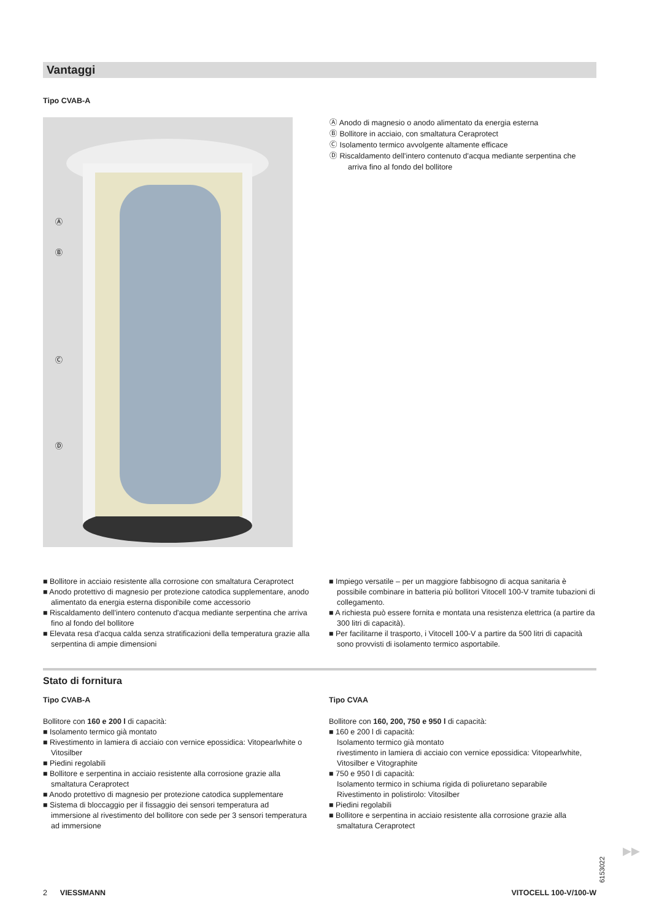Vantaggi
Tipo CVAB-A
Ⓐ
Ⓑ
Ⓒ
Ⓓ
Ⓐ Anodo di magnesio o anodo alimentato da energia esterna
Ⓑ Bollitore in acciaio, con smaltatura Ceraprotect
Ⓒ Isolamento termico avvolgente altamente efficace
Ⓓ Riscaldamento dell'intero contenuto d'acqua mediante serpentina che arriva fino al fondo del bollitore
■ Bollitore in acciaio resistente alla corrosione con smaltatura Ceraprotect
■ Anodo protettivo di magnesio per protezione catodica supplementare, anodo alimentato da energia esterna disponibile come accessorio
■ Riscaldamento dell'intero contenuto d'acqua mediante serpentina che arriva fino al fondo del bollitore
■ Elevata resa d'acqua calda senza stratificazioni della temperatura grazie alla serpentina di ampie dimensioni
■ Impiego versatile – per un maggiore fabbisogno di acqua sanitaria è possibile combinare in batteria più bollitori Vitocell 100-V tramite tubazioni di collegamento.
■ A richiesta può essere fornita e montata una resistenza elettrica (a partire da 300 litri di capacità).
■ Per facilitarne il trasporto, i Vitocell 100-V a partire da 500 litri di capacità sono provvisti di isolamento termico asportabile.
Stato di fornitura
Tipo CVAB-A
Bollitore con 160 e 200 l di capacità:
■ Isolamento termico già montato
■ Rivestimento in lamiera di acciaio con vernice epossidica: Vitopearlwhite o Vitosilber
■ Piedini regolabili
■ Bollitore e serpentina in acciaio resistente alla corrosione grazie alla smaltatura Ceraprotect
■ Anodo protettivo di magnesio per protezione catodica supplementare
■ Sistema di bloccaggio per il fissaggio dei sensori temperatura ad immersione al rivestimento del bollitore con sede per 3 sensori temperatura ad immersione
Tipo CVAA
Bollitore con 160, 200, 750 e 950 l di capacità:
■ 160 e 200 l di capacità:
Isolamento termico già montato
rivestimento in lamiera di acciaio con vernice epossidica: Vitopearlwhite, Vitosilber e Vitographite
■ 750 e 950 l di capacità:
Isolamento termico in schiuma rigida di poliuretano separabile
Rivestimento in polistirolo: Vitosilber
■ Piedini regolabili
■ Bollitore e serpentina in acciaio resistente alla corrosione grazie alla smaltatura Ceraprotect
6153022
▶▶
2 VIESSMANN VITOCELL 100-V/100-W